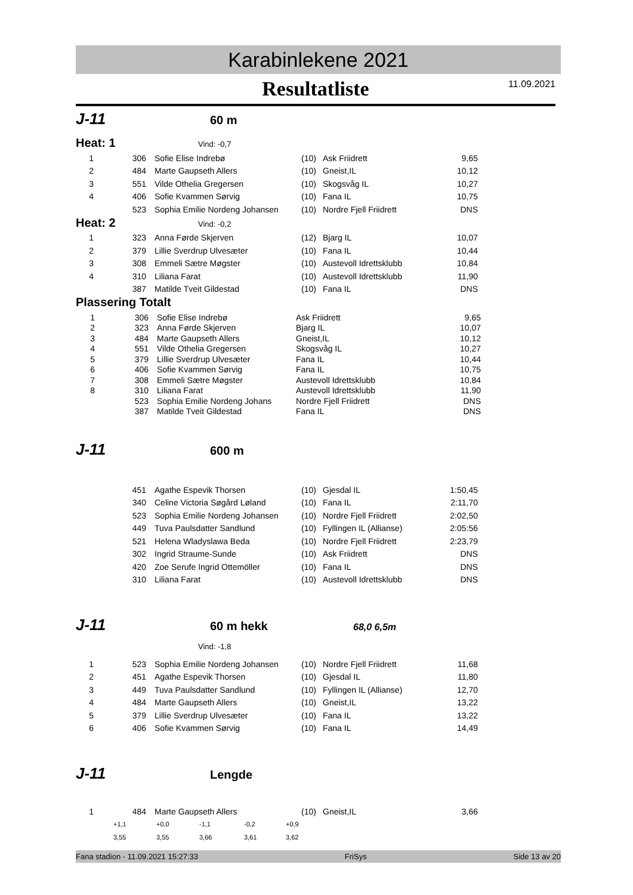Karabinlekene 2021
Resultatliste
11.09.2021
J-11 60 m
Heat: 1 Vind: -0,7
| 1 | 306 | Sofie Elise Indrebø | (10) | Ask Friidrett | 9,65 |
| 2 | 484 | Marte Gaupseth Allers | (10) | Gneist,IL | 10,12 |
| 3 | 551 | Vilde Othelia Gregersen | (10) | Skogsvåg IL | 10,27 |
| 4 | 406 | Sofie Kvammen Sørvig | (10) | Fana IL | 10,75 |
| | 523 | Sophia Emilie Nordeng Johansen | (10) | Nordre Fjell Friidrett | DNS |
Heat: 2 Vind: -0,2
| 1 | 323 | Anna Førde Skjerven | (12) | Bjarg IL | 10,07 |
| 2 | 379 | Lillie Sverdrup Ulvesæter | (10) | Fana IL | 10,44 |
| 3 | 308 | Emmeli Sætre Møgster | (10) | Austevoll Idrettsklubb | 10,84 |
| 4 | 310 | Liliana Farat | (10) | Austevoll Idrettsklubb | 11,90 |
| | 387 | Matilde Tveit Gildestad | (10) | Fana IL | DNS |
Plassering Totalt
| 1 | 306 | Sofie Elise Indrebø | Ask Friidrett | 9,65 |
| 2 | 323 | Anna Førde Skjerven | Bjarg IL | 10,07 |
| 3 | 484 | Marte Gaupseth Allers | Gneist,IL | 10,12 |
| 4 | 551 | Vilde Othelia Gregersen | Skogsvåg IL | 10,27 |
| 5 | 379 | Lillie Sverdrup Ulvesæter | Fana IL | 10,44 |
| 6 | 406 | Sofie Kvammen Sørvig | Fana IL | 10,75 |
| 7 | 308 | Emmeli Sætre Møgster | Austevoll Idrettsklubb | 10,84 |
| 8 | 310 | Liliana Farat | Austevoll Idrettsklubb | 11,90 |
| | 523 | Sophia Emilie Nordeng Johans | Nordre Fjell Friidrett | DNS |
| | 387 | Matilde Tveit Gildestad | Fana IL | DNS |
J-11 600 m
| | 451 | Agathe Espevik Thorsen | (10) | Gjesdal IL | 1:50,45 |
| | 340 | Celine Victoria Søgård Løland | (10) | Fana IL | 2:11,70 |
| | 523 | Sophia Emilie Nordeng Johansen | (10) | Nordre Fjell Friidrett | 2:02,50 |
| | 449 | Tuva Paulsdatter Sandlund | (10) | Fyllingen IL (Allianse) | 2:05:56 |
| | 521 | Helena Wladyslawa Beda | (10) | Nordre Fjell Friidrett | 2:23,79 |
| | 302 | Ingrid Straume-Sunde | (10) | Ask Friidrett | DNS |
| | 420 | Zoe Serufe Ingrid Ottemöller | (10) | Fana IL | DNS |
| | 310 | Liliana Farat | (10) | Austevoll Idrettsklubb | DNS |
J-11 60 m hekk 68,0 6,5m
Vind: -1,8
| 1 | 523 | Sophia Emilie Nordeng Johansen | (10) | Nordre Fjell Friidrett | 11,68 |
| 2 | 451 | Agathe Espevik Thorsen | (10) | Gjesdal IL | 11,80 |
| 3 | 449 | Tuva Paulsdatter Sandlund | (10) | Fyllingen IL (Allianse) | 12,70 |
| 4 | 484 | Marte Gaupseth Allers | (10) | Gneist,IL | 13,22 |
| 5 | 379 | Lillie Sverdrup Ulvesæter | (10) | Fana IL | 13,22 |
| 6 | 406 | Sofie Kvammen Sørvig | (10) | Fana IL | 14,49 |
J-11 Lengde
| 1 | 484 | Marte Gaupseth Allers | (10) | Gneist,IL | 3,66 |
| +1,1 | +0,0 | -1,1 | -0,2 | +0,9 |
| 3,55 | 3,55 | 3,66 | 3,61 | 3,62 |
Fana stadion - 11.09.2021 15:27:33 FriSys Side 13 av 20